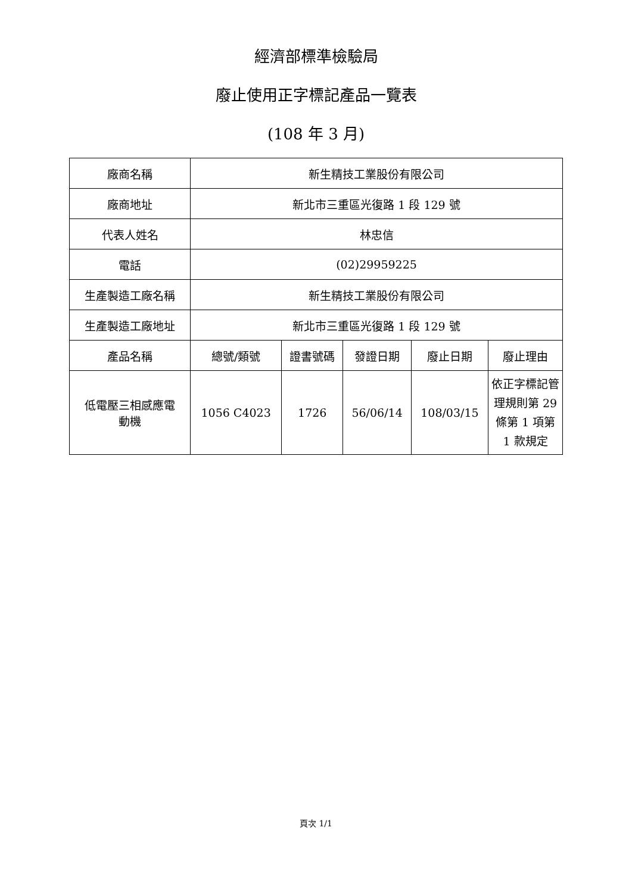經濟部標準檢驗局
廢止使用正字標記產品一覽表
(108 年 3 月)
| 廠商名稱 | 新生精技工業股份有限公司 | | | | |
| 廠商地址 | 新北市三重區光復路 1 段 129 號 | | | | |
| 代表人姓名 | 林忠信 | | | | |
| 電話 | (02)29959225 | | | | |
| 生產製造工廠名稱 | 新生精技工業股份有限公司 | | | | |
| 生產製造工廠地址 | 新北市三重區光復路 1 段 129 號 | | | | |
| 產品名稱 | 總號/類號 | 證書號碼 | 發證日期 | 廢止日期 | 廢止理由 |
| 低電壓三相感應電 動機 | 1056 C4023 | 1726 | 56/06/14 | 108/03/15 | 依正字標記管理規則第 29 條第 1 項第 1 款規定 |
頁次 1/1